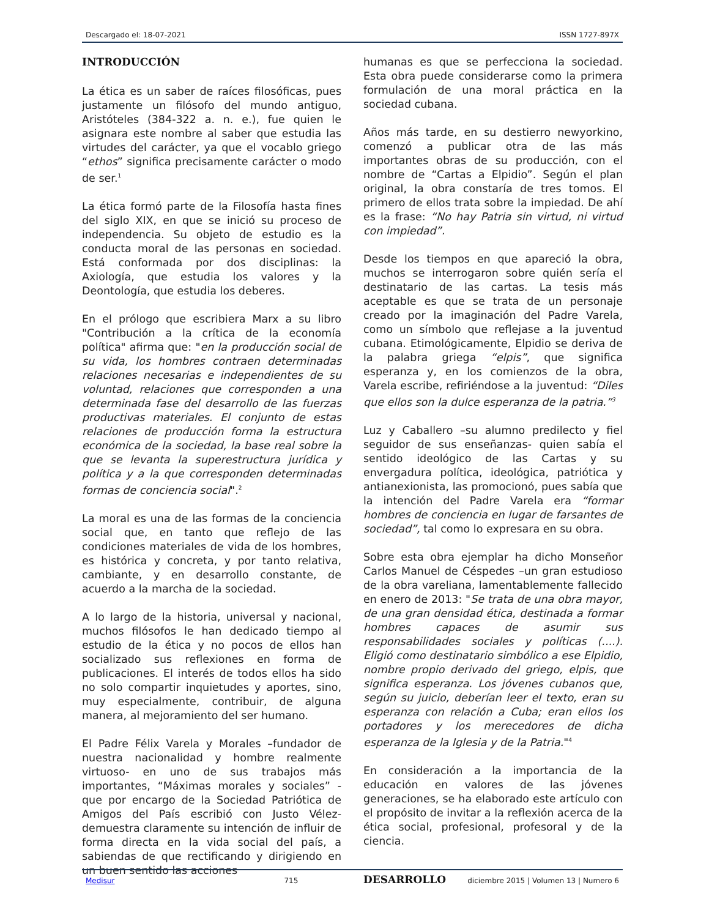Descargado el: 18-07-2021 ISSN 1727-897X
INTRODUCCIÓN
La ética es un saber de raíces filosóficas, pues justamente un filósofo del mundo antiguo, Aristóteles (384-322 a. n. e.), fue quien le asignara este nombre al saber que estudia las virtudes del carácter, ya que el vocablo griego “ethos” significa precisamente carácter o modo de ser.<sup>1</sup>
La ética formó parte de la Filosofía hasta fines del siglo XIX, en que se inició su proceso de independencia. Su objeto de estudio es la conducta moral de las personas en sociedad. Está conformada por dos disciplinas: la Axiología, que estudia los valores y la Deontología, que estudia los deberes.
En el prólogo que escribiera Marx a su libro "Contribución a la crítica de la economía política" afirma que: "en la producción social de su vida, los hombres contraen determinadas relaciones necesarias e independientes de su voluntad, relaciones que corresponden a una determinada fase del desarrollo de las fuerzas productivas materiales. El conjunto de estas relaciones de producción forma la estructura económica de la sociedad, la base real sobre la que se levanta la superestructura jurídica y política y a la que corresponden determinadas formas de conciencia social".<sup>2</sup>
La moral es una de las formas de la conciencia social que, en tanto que reflejo de las condiciones materiales de vida de los hombres, es histórica y concreta, y por tanto relativa, cambiante, y en desarrollo constante, de acuerdo a la marcha de la sociedad.
A lo largo de la historia, universal y nacional, muchos filósofos le han dedicado tiempo al estudio de la ética y no pocos de ellos han socializado sus reflexiones en forma de publicaciones. El interés de todos ellos ha sido no solo compartir inquietudes y aportes, sino, muy especialmente, contribuir, de alguna manera, al mejoramiento del ser humano.
El Padre Félix Varela y Morales –fundador de nuestra nacionalidad y hombre realmente virtuoso- en uno de sus trabajos más importantes, “Máximas morales y sociales” -que por encargo de la Sociedad Patriótica de Amigos del País escribió con Justo Vélez- demuestra claramente su intención de influir de forma directa en la vida social del país, a sabiendas de que rectificando y dirigiendo en un buen sentido las acciones
humanas es que se perfecciona la sociedad. Esta obra puede considerarse como la primera formulación de una moral práctica en la sociedad cubana.
Años más tarde, en su destierro newyorkino, comenzó a publicar otra de las más importantes obras de su producción, con el nombre de “Cartas a Elpidio”. Según el plan original, la obra constaría de tres tomos. El primero de ellos trata sobre la impiedad. De ahí es la frase: “No hay Patria sin virtud, ni virtud con impiedad”.
Desde los tiempos en que apareció la obra, muchos se interrogaron sobre quién sería el destinatario de las cartas. La tesis más aceptable es que se trata de un personaje creado por la imaginación del Padre Varela, como un símbolo que reflejase a la juventud cubana. Etimológicamente, Elpidio se deriva de la palabra griega “elpis”, que significa esperanza y, en los comienzos de la obra, Varela escribe, refiriéndose a la juventud: “Diles que ellos son la dulce esperanza de la patria.”<sup>3</sup>
Luz y Caballero –su alumno predilecto y fiel seguidor de sus enseñanzas- quien sabía el sentido ideológico de las Cartas y su envergadura política, ideológica, patriótica y antianexionista, las promocionó, pues sabía que la intención del Padre Varela era “formar hombres de conciencia en lugar de farsantes de sociedad”, tal como lo expresara en su obra.
Sobre esta obra ejemplar ha dicho Monseñor Carlos Manuel de Céspedes –un gran estudioso de la obra vareliana, lamentablemente fallecido en enero de 2013: "Se trata de una obra mayor, de una gran densidad ética, destinada a formar hombres capaces de asumir sus responsabilidades sociales y políticas (....). Eligió como destinatario simbólico a ese Elpidio, nombre propio derivado del griego, elpis, que significa esperanza. Los jóvenes cubanos que, según su juicio, deberían leer el texto, eran su esperanza con relación a Cuba; eran ellos los portadores y los merecedores de dicha esperanza de la Iglesia y de la Patria."<sup>4</sup>
En consideración a la importancia de la educación en valores de las jóvenes generaciones, se ha elaborado este artículo con el propósito de invitar a la reflexión acerca de la ética social, profesional, profesoral y de la ciencia.
DESARROLLO
Medisur 715 diciembre 2015 | Volumen 13 | Numero 6